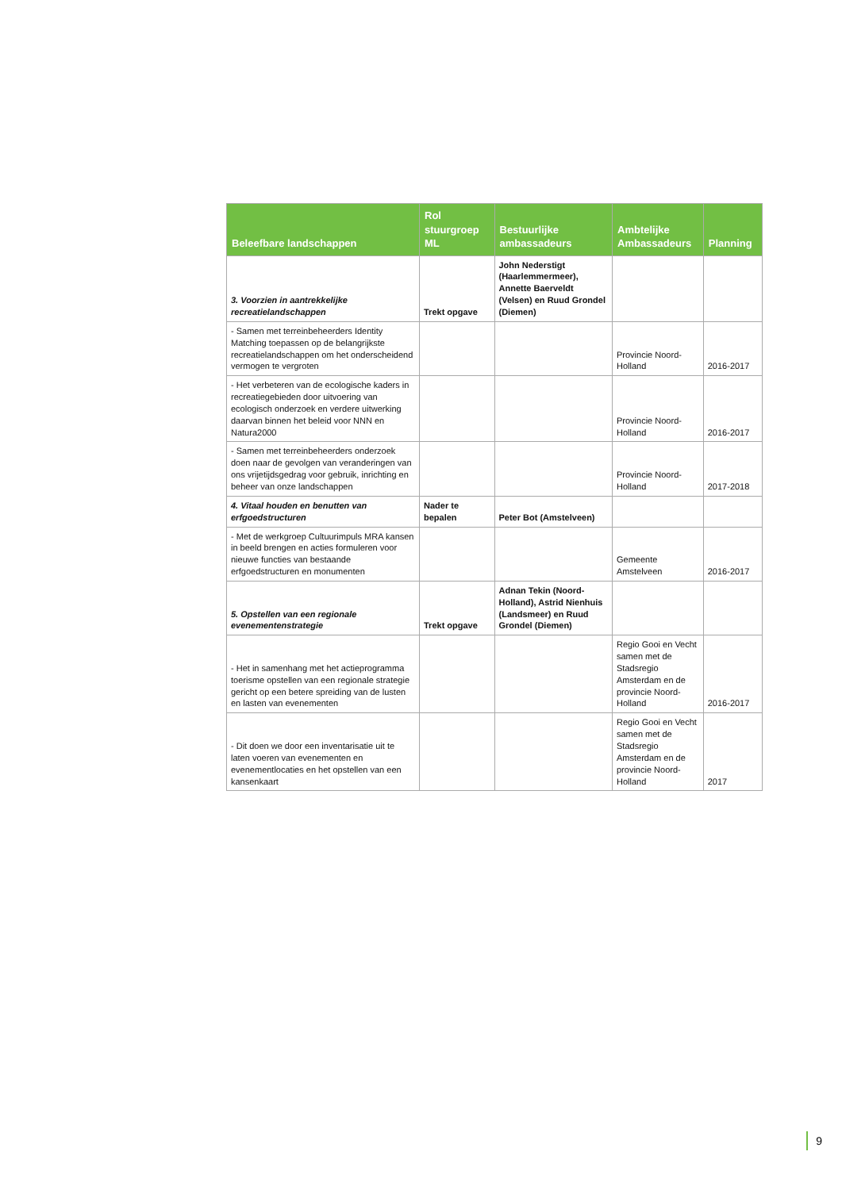| Beleefbare landschappen | Rol stuurgroep ML | Bestuurlijke ambassadeurs | Ambtelijke Ambassadeurs | Planning |
| --- | --- | --- | --- | --- |
| 3. Voorzien in aantrekkelijke recreatielandschappen | Trekt opgave | John Nederstigt (Haarlemmermeer), Annette Baerveldt (Velsen) en Ruud Grondel (Diemen) | | |
| - Samen met terreinbeheerders Identity Matching toepassen op de belangrijkste recreatielandschappen om het onderscheidend vermogen te vergroten | | | Provincie Noord-Holland | 2016-2017 |
| - Het verbeteren van de ecologische kaders in recreatiegebieden door uitvoering van ecologisch onderzoek en verdere uitwerking daarvan binnen het beleid voor NNN en Natura2000 | | | Provincie Noord-Holland | 2016-2017 |
| - Samen met terreinbeheerders onderzoek doen naar de gevolgen van veranderingen van ons vrijetijdsgedrag voor gebruik, inrichting en beheer van onze landschappen | | | Provincie Noord-Holland | 2017-2018 |
| 4. Vitaal houden en benutten van erfgoedstructuren | Nader te bepalen | Peter Bot (Amstelveen) | | |
| - Met de werkgroep Cultuurimpuls MRA kansen in beeld brengen en acties formuleren voor nieuwe functies van bestaande erfgoedstructuren en monumenten | | | Gemeente Amstelveen | 2016-2017 |
| 5. Opstellen van een regionale evenementenstrategie | Trekt opgave | Adnan Tekin (Noord-Holland), Astrid Nienhuis (Landsmeer) en Ruud Grondel (Diemen) | | |
| - Het in samenhang met het actieprogramma toerisme opstellen van een regionale strategie gericht op een betere spreiding van de lusten en lasten van evenementen | | | Regio Gooi en Vecht samen met de Stadsregio Amsterdam en de provincie Noord-Holland | 2016-2017 |
| - Dit doen we door een inventarisatie uit te laten voeren van evenementen en evenementlocaties en het opstellen van een kansenkaart | | | Regio Gooi en Vecht samen met de Stadsregio Amsterdam en de provincie Noord-Holland | 2017 |
9